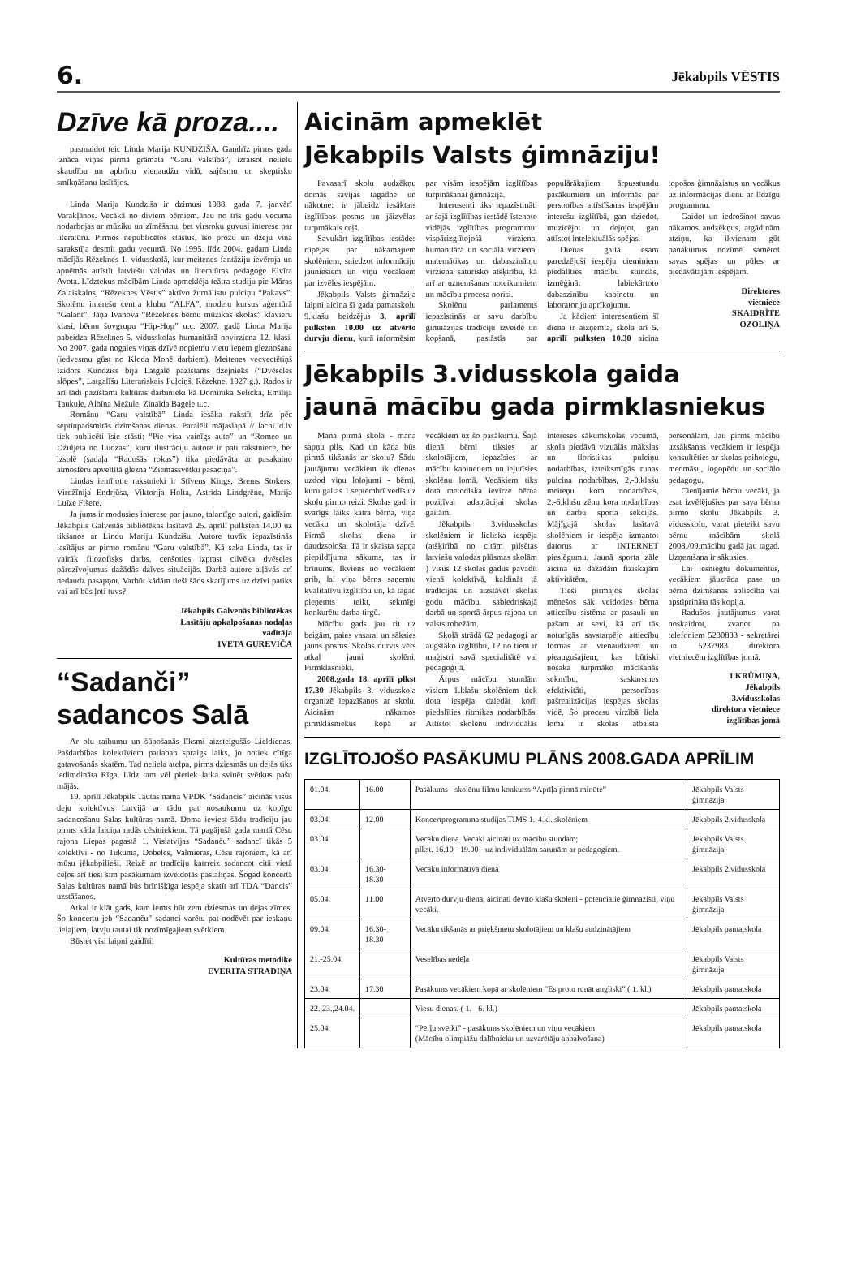6. Jēkabpils VĒSTIS
Dzīve kā proza....
pasmaidot teic Linda Marija KUNDZIŠA. Gandrīz pirms gada iznāca viņas pirmā grāmata “Garu valstībā”, izraisot nelielu skaudību un apbrīnu vienaudžu vidū, sajūsmu un skeptisku smīkņāšanu lasītājos.
Linda Marija Kundziša ir dzimusi 1988. gada 7. janvārī Varakļānos. Vecākā no diviem bērniem. Jau no trīs gadu vecuma nodarbojas ar mūziku un zīmēšanu, bet virsroku guvusi interese par literatūru. Pirmos nepublicētos stāstus, īso prozu un dzeju viņa sarakstīja desmit gadu vecumā. No 1995. līdz 2004. gadam Linda mācījās Rēzeknes 1. vidusskolā, kur meitenes fantāziju ievēroja un apņēmās attīstīt latviešu valodas un literatūras pedagoģe Elvīra Avota. Līdztekus mācībām Linda apmeklēja teātra studiju pie Māras Zaļaiskalns, “Rēzeknes Vēstis” aktīvo žurnālistu pulciņu “Pakavs”, Skolēnu interešu centra klubu “ALFA”, modeļu kursus aģentūrā “Galant”, Jāņa Ivanova “Rēzeknes bērnu mūzikas skolas” klavieru klasi, bērnu šovgrupu “Hip-Hop” u.c. 2007. gadā Linda Marija pabeidza Rēzeknes 5. vidusskolas humanitārā novirziena 12. klasi. No 2007. gada nogales viņas dzīvē nopietnu vietu ieņem gleznošana (iedvesmu gūst no Kloda Monē darbiem). Meitenes vecvectētiņš Izidors Kundziśs bija Latgalē pazīstams dzejnieks (“Dvēseles slōpes”, Latgalīšu Literariskais Puļciņš, Rēzekne, 1927.g.). Rados ir arī tādi pazīstami kultūras darbinieki kā Dominika Selicka, Emīlija Taukule, Albīna Mežule, Zinaīda Bagele u.c.
Romānu “Garu valstībā” Linda iesāka rakstīt drīz pēc septiņpadsmitās dzimšanas dienas. Paralēli mājaslapā // lachi.id.lv tiek publicēti īsie stāsti: “Pie visa vainīgs auto” un “Romeo un Džuljeta no Ludzas”, kuru ilustrāciju autore ir pati rakstniece, bet izsolē (sadaļa “Radošās rokas”) tika piedāvāta ar pasakaino atmosfēru apveltītā glezna “Ziemassvētku pasaciņa”.
Lindas iemīļotie rakstnieki ir Stīvens Kings, Brems Stokers, Virdžīnija Endrjūsa, Viktorija Holta, Astrida Lindgrēne, Marija Luīze Fišere.
Ja jums ir modusies interese par jauno, talantīgo autori, gaidīsim Jēkabpils Galvenās bibliotēkas lasītavā 25. aprīlī pulksten 14.00 uz tikšanos ar Lindu Mariju Kundzišu. Autore tuvāk iepazīstinās lasītājus ar pirmo romānu “Garu valstībā”. Kā saka Linda, tas ir vairāk filozofisks darbs, cenšoties izprast cilvēka dvēseles pārdzīvojumus dažādās dzīves situācijās. Darbā autore atļāvās arī nedaudz pasapņot. Varbūt kādām tieši šāds skatījums uz dzīvi patiks vai arī būs ļoti tuvs?
Jēkabpils Galvenās bibliotēkas
Lasītāju apkalpošanas nodaļas
vadītāja
IVETA GUREVIČA
“Sadanči”
sadancos Salā
Ar olu raibumu un šūpošanās līksmi aizsteigušās Lieldienas. Pašdarbības kolektīviem patlaban spraigs laiks, jo notiek cītīga gatavošanās skatēm. Tad neliela atelpa, pirms dziesmās un dejās tiks iedimdināta Rīga. Līdz tam vēl pietiek laika svinēt svētkus pašu mājās.
19. aprīlī Jēkabpils Tautas nama VPDK “Sadancis” aicinās visus deju kolektīvus Latvijā ar tādu pat nosaukumu uz kopīgu sadancošanu Salas kultūras namā. Doma ieviest šādu tradīciju jau pirms kāda laiciņa radās cēsiniekiem. Tā pagājušā gada martā Cēsu rajona Liepas pagastā 1. Vislatvijas “Sadanču” sadancī tikās 5 kolektīvi - no Tukuma, Dobeles, Valmieras, Cēsu rajoniem, kā arī mūsu jēkabpilieši. Reizē ar tradīciju katrreiz sadancot citā vietā ceļos arī tieši šim pasākumam izveidotās pastaliņas. Šogad koncertā Salas kultūras namā būs brīnišķīga iespēja skatīt arī TDA “Dancis” uzstāšanos.
Atkal ir klāt gads, kam lemts būt zem dziesmas un dejas zīmes. Šo koncertu jeb “Sadanču” sadanci varētu pat nodēvēt par ieskaņu lielajiem, latvju tautai tik nozīmīgajiem svētkiem.
Būsiet visi laipni gaidīti!
Kultūras metodiķe
EVERITA STRADIŅA
Aicinām apmeklēt
Jēkabpils Valsts ģimnāziju!
Pavasarī skolu audzēkņu domās savijas tagadne un nākotne: ir jābeidz iesāktais izglītības posms un jāizvēlas turpmākais ceļš.
Savukārt izglītības iestādes rūpējas par nākamajiem skolēniem, sniedzot informāciju jauniešiem un viņu vecākiem par izvēles iespējām.
Jēkabpils Valsts ģimnāzija laipni aicina šī gada pamatskolu 9.klašu beidzējus 3. aprīlī pulksten 10.00 uz atvērto durvju dienu, kurā informēsim par visām iespējām izglītības turpināšanai ģimnāzijā.
Interesenti tiks iepazīstināti ar šajā izglītības iestādē īstenoto vidējās izglītības programmu: vispārizglītojošā virziena, humanitārā un sociālā virziena, matemātikas un dabaszinātņu virziena saturisko atšķirību, kā arī ar uzņemšanas noteikumiem un mācību procesa norisi.
Skolēnu parlaments iepazīstinās ar savu darbību ģimnāzijas tradīciju izveidē un kopšanā, pastāstīs par populārākajiem ārpusstundu pasākumiem un informēs par personības attīstīšanas iespējām interešu izglītībā, gan dziedot, muzicējot un dejojot, gan attīstot intelektuālās spējas.
Dienas gaitā esam paredzējuši iespēju ciemiņiem piedalīties mācību stundās, izmēģināt labiekārtoto dabaszinību kabinetu un laboratoriju aprīkojumu.
Ja kādiem interesentiem šī diena ir aizņemta, skola arī 5. aprīlī pulksten 10.30 aicina topošos ģimnāzistus un vecākus uz informācijas dienu ar līdzīgu programmu.
Gaidot un iedrošinot savus nākamos audzēkņus, atgādinām atziņu, ka ikvienam gūt panākumus nozīmē samērot savas spējas un pūles ar piedāvātajām iespējām.
Direktores
vietniece
SKAIDRĪTE
OZOLIŅA
Jēkabpils 3.vidusskola gaida
jaunā mācību gada pirmklasniekus
Mana pirmā skola - mana sapņu pils. Kad un kāda būs pirmā tikšanās ar skolu? Šādu jautājumu vecākiem ik dienas uzdod viņu lolojumi - bērni, kuru gaitas 1.septembrī vedīs uz skolu pirmo reizi. Skolas gadi ir svarīgs laiks katra bērna, viņa vecāku un skolotāja dzīvē. Pirmā skolas diena ir daudzsološa. Tā ir skaista sapņa piepildījuma sākums, tas ir brīnums. Ikviens no vecākiem grib, lai viņa bērns saņemtu kvalitatīvu izglītību un, kā tagad pieņemts teikt, sekmīgi konkurētu darba tirgū.
Mācību gads jau rit uz beigām, paies vasara, un sāksies jauns posms. Skolas durvis vērs atkal jauni skolēni. Pirmklasnieki.
2008.gada 18. aprīlī plkst 17.30 Jēkabpils 3. vidusskola organizē iepazīšanos ar skolu. Aicinām nākamos pirmklasniekus kopā ar vecākiem uz šo pasākumu. Šajā dienā bērni tiksies ar skolotājiem, iepazīsies ar mācību kabinetiem un iejutīsies skolēnu lomā. Vecākiem tiks dota metodiska ievirze bērna pozitīvai adaptācijai skolas gaitām.
Jēkabpils 3.vidusskolas skolēniem ir lieliska iespēja (atšķirībā no citām pilsētas latviešu valodas plūsmas skolām ) visus 12 skolas gadus pavadīt vienā kolektīvā, kaldināt tā tradīcijas un aizstāvēt skolas godu mācību, sabiedriskajā darbā un sportā ārpus rajona un valsts robežām.
Skolā strādā 62 pedagogi ar augstāko izglītību, 12 no tiem ir maģistri savā specialitātē vai pedagoģijā.
Ārpus mācību stundām visiem 1.klašu skolēniem tiek dota iespēja dziedāt korī, piedalīties ritmikas nodarbībās. Attīstot skolēnu individuālās intereses sākumskolas vecumā, skola piedāvā vizuālās mākslas un floristikas pulciņu nodarbības, izteiksmīgās runas pulciņa nodarbības, 2.-3.klašu meiteņu kora nodarbības, 2.-6.klašu zēnu kora nodarbības un darbu sporta sekcijās. Mājīgajā skolas lasītavā skolēniem ir iespēja izmantot datorus ar INTERNET pieslēgumu. Jaunā sporta zāle aicina uz dažādām fiziskajām aktivitātēm.
Tieši pirmajos skolas mēnešos sāk veidoties bērna attiecību sistēma ar pasauli un pašam ar sevi, kā arī tās noturīgās savstarpējo attiecību formas ar vienaudžiem un pieaugušajiem, kas būtiski nosaka turpmāko mācīšanās sekmību, saskarsmes efektivitāti, personības pašrealizācijas iespējas skolas vidē. Šo procesu virzībā liela loma ir skolas atbalsta personālam. Jau pirms mācību uzsākšanas vecākiem ir iespēja konsultēties ar skolas psihologu, medmāsu, logopēdu un sociālo pedagogu.
Cienījamie bērnu vecāki, ja esat izvēlējušies par sava bērna pirmo skolu Jēkabpils 3. vidusskolu, varat pieteikt savu bērnu mācībām skolā 2008./09.mācību gadā jau tagad. Uzņemšana ir sākusies.
Lai iesniegtu dokumentus, vecākiem jāuzrāda pase un bērna dzimšanas apliecība vai apstiprināta tās kopija.
Radušos jautājumus varat noskaidrot, zvanot pa telefoniem 5230833 - sekretārei un 5237983 direktora vietniecēm izglītības jomā.
I.KRŪMIŅA,
Jēkabpils
3.vidusskolas
direktora vietniece
izglītības jomā
IZGLĪTOJOŠO PASĀKUMU PLĀNS 2008.GADA APRĪLIM
| 01.04. | 16.00 | Pasākums - skolēnu filmu konkurss “Aprīļa pirmā minūte” | Jēkabpils Valsts ģimnāzija |
| 03.04. | 12.00 | Koncertprogramma studijas TIMS 1.-4.kl. skolēniem | Jēkabpils 2.vidusskola |
| 03.04. | | Vecāku diena. Vecāki aicināti uz mācību stundām; plkst. 16.10 - 19.00 - uz individuālām sarunām ar pedagogiem. | Jēkabpils Valsts ģimnāzija |
| 03.04. | 16.30- 18.30 | Vecāku informatīvā diena | Jēkabpils 2.vidusskola |
| 05.04. | 11.00 | Atvērto durvju diena, aicināti devīto klašu skolēni - potenciālie ģimnāzisti, viņu vecāki. | Jēkabpils Valsts ģimnāzija |
| 09.04. | 16.30- 18.30 | Vecāku tikšanās ar priekšmetu skolotājiem un klašu audzinātājiem | Jēkabpils pamatskola |
| 21.-25.04. | | Veselības nedēļa | Jēkabpils Valsts ģimnāzija |
| 23.04. | 17.30 | Pasākums vecākiem kopā ar skolēniem “Es protu runāt angliski” ( 1. kl.) | Jēkabpils pamatskola |
| 22.,23.,24.04. | | Viesu dienas. ( 1. - 6. kl.) | Jēkabpils pamatskola |
| 25.04. | | “Pērļu svētki” - pasākums skolēniem un viņu vecākiem. (Mācību olimpiāžu dalībnieku un uzvarētāju apbalvošana) | Jēkabpils pamatskola |